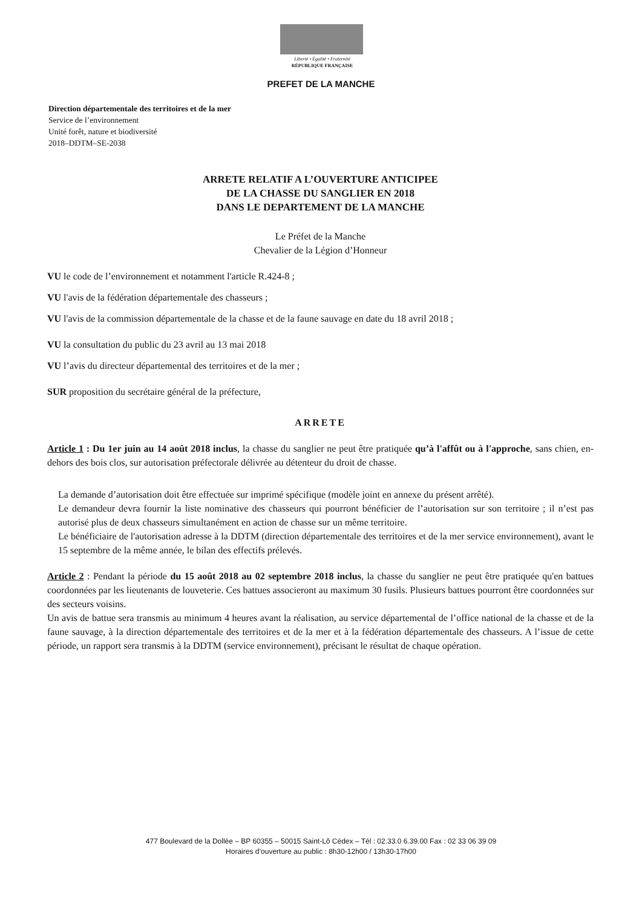Liberté • Égalité • Fraternité
RÉPUBLIQUE FRANÇAISE
PREFET DE LA MANCHE
Direction départementale des territoires et de la mer
Service de l’environnement
Unité forêt, nature et biodiversité
2018–DDTM–SE-2038
ARRETE RELATIF A L’OUVERTURE ANTICIPEE
DE LA CHASSE DU SANGLIER EN 2018
DANS LE DEPARTEMENT DE LA MANCHE
Le Préfet de la Manche
Chevalier de la Légion d’Honneur
VU le code de l’environnement et notamment l'article R.424-8 ;
VU l'avis de la fédération départementale des chasseurs ;
VU l'avis de la commission départementale de la chasse et de la faune sauvage en date du 18 avril 2018 ;
VU la consultation du public du 23 avril au 13 mai 2018
VU l’avis du directeur départemental des territoires et de la mer ;
SUR proposition du secrétaire général de la préfecture,
ARRETE
Article 1 : Du 1er juin au 14 août 2018 inclus, la chasse du sanglier ne peut être pratiquée qu’à l'affût ou à l'approche, sans chien, en-dehors des bois clos, sur autorisation préfectorale délivrée au détenteur du droit de chasse.
La demande d’autorisation doit être effectuée sur imprimé spécifique (modèle joint en annexe du présent arrêté).
Le demandeur devra fournir la liste nominative des chasseurs qui pourront bénéficier de l’autorisation sur son territoire ; il n’est pas autorisé plus de deux chasseurs simultanément en action de chasse sur un même territoire.
Le bénéficiaire de l'autorisation adresse à la DDTM (direction départementale des territoires et de la mer service environnement), avant le 15 septembre de la même année, le bilan des effectifs prélevés.
Article 2 : Pendant la période du 15 août 2018 au 02 septembre 2018 inclus, la chasse du sanglier ne peut être pratiquée qu'en battues coordonnées par les lieutenants de louveterie. Ces battues associeront au maximum 30 fusils. Plusieurs battues pourront être coordonnées sur des secteurs voisins.
Un avis de battue sera transmis au minimum 4 heures avant la réalisation, au service départemental de l’office national de la chasse et de la faune sauvage, à la direction départementale des territoires et de la mer et à la fédération départementale des chasseurs. A l’issue de cette période, un rapport sera transmis à la DDTM (service environnement), précisant le résultat de chaque opération.
477 Boulevard de la Dollée – BP 60355 – 50015 Saint-Lô Cédex – Tél : 02.33.0 6.39.00 Fax : 02 33 06 39 09
Horaires d’ouverture au public : 8h30-12h00 / 13h30-17h00